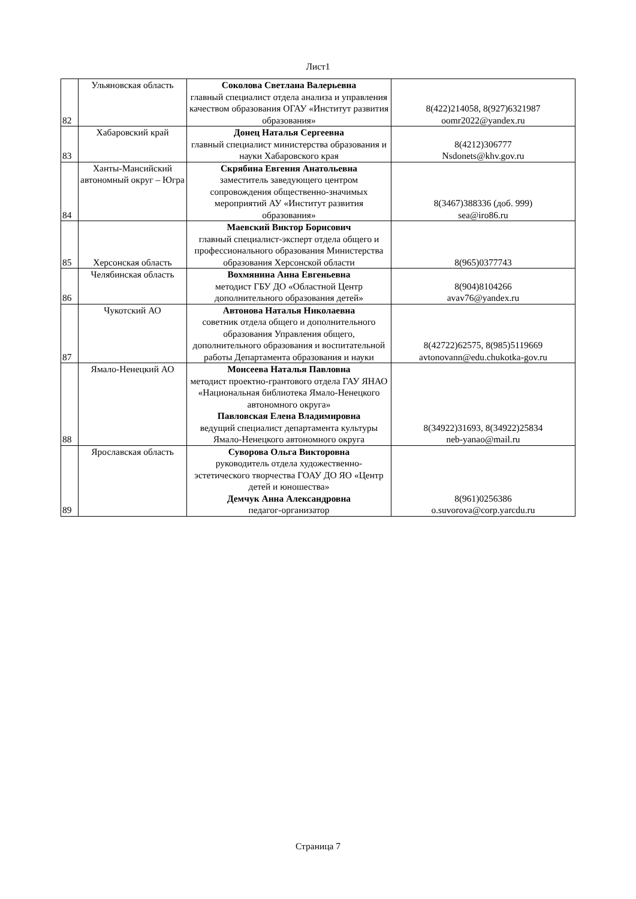Лист1
| 82 | Ульяновская область | Соколова Светлана Валерьевна главный специалист отдела анализа и управления качеством образования ОГАУ «Институт развития образования» | 8(422)214058, 8(927)6321987 oomr2022@yandex.ru |
| 83 | Хабаровский край | Донец Наталья Сергеевна главный специалист министерства образования и науки Хабаровского края | 8(4212)306777 Nsdonets@khv.gov.ru |
| 84 | Ханты-Мансийский автономный округ – Югра | Скрябина Евгения Анатольевна заместитель заведующего центром сопровождения общественно-значимых мероприятий АУ «Институт развития образования» | 8(3467)388336 (доб. 999) sea@iro86.ru |
| 85 | Херсонская область | Маевский Виктор Борисович главный специалист-эксперт отдела общего и профессионального образования Министерства образования Херсонской области | 8(965)0377743 |
| 86 | Челябинская область | Вохмянина Анна Евгеньевна методист ГБУ ДО «Областной Центр дополнительного образования детей» | 8(904)8104266 avav76@yandex.ru |
| 87 | Чукотский АО | Автонова Наталья Николаевна советник отдела общего и дополнительного образования Управления общего, дополнительного образования и воспитательной работы Департамента образования и науки | 8(42722)62575, 8(985)5119669 avtonovann@edu.chukotka-gov.ru |
| 88 | Ямало-Ненецкий АО | Моисеева Наталья Павловна методист проектно-грантового отдела ГАУ ЯНАО «Национальная библиотека Ямало-Ненецкого автономного округа» Павловская Елена Владимировна ведущий специалист департамента культуры Ямало-Ненецкого автономного округа | 8(34922)31693, 8(34922)25834 neb-yanao@mail.ru |
| 89 | Ярославская область | Суворова Ольга Викторовна руководитель отдела художественно-эстетического творчества ГОАУ ДО ЯО «Центр детей и юношества» Демчук Анна Александровна педагог-организатор | 8(961)0256386 o.suvorova@corp.yarcdu.ru |
Страница 7